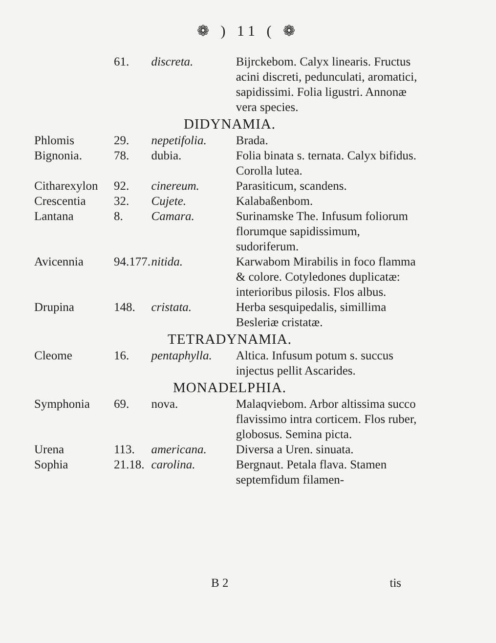❁ ) 11 ( ❁
| | 61. | discreta. | Bijrckebom. Calyx linearis. Fructus acini discreti, pedunculati, aromatici, sapidissimi. Folia ligustri. Annonæ vera species. |
| DIDYNAMIA. | | | |
| Phlomis | 29. | nepetifolia. | Brada. |
| Bignonia. | 78. | dubia. | Folia binata s. ternata. Calyx bifidus. Corolla lutea. |
| Citharexylon | 92. | cinereum. | Parasiticum, scandens. |
| Crescentia | 32. | Cujete. | Kalabaßenbom. |
| Lantana | 8. | Camara. | Surinamske The. Infusum foliorum florumque sapidissimum, sudoriferum. |
| Avicennia | 94.177. | nitida. | Karwabom Mirabilis in foco flamma & colore. Cotyledones duplicatæ: interioribus pilosis. Flos albus. |
| Drupina | 148. | cristata. | Herba sesquipedalis, simillima Besleriæ cristatæ. |
| TETRADYNAMIA. | | | |
| Cleome | 16. | pentaphylla. | Altica. Infusum potum s. succus injectus pellit Ascarides. |
| MONADELPHIA. | | | |
| Symphonia | 69. | nova. | Malaqviebom. Arbor altissima succo flavissimo intra corticem. Flos ruber, globosus. Semina picta. |
| Urena | 113. | americana. | Diversa a Uren. sinuata. |
| Sophia | 21.18. | carolina. | Bergnaut. Petala flava. Stamen septemfidum filamen- |
B 2 tis